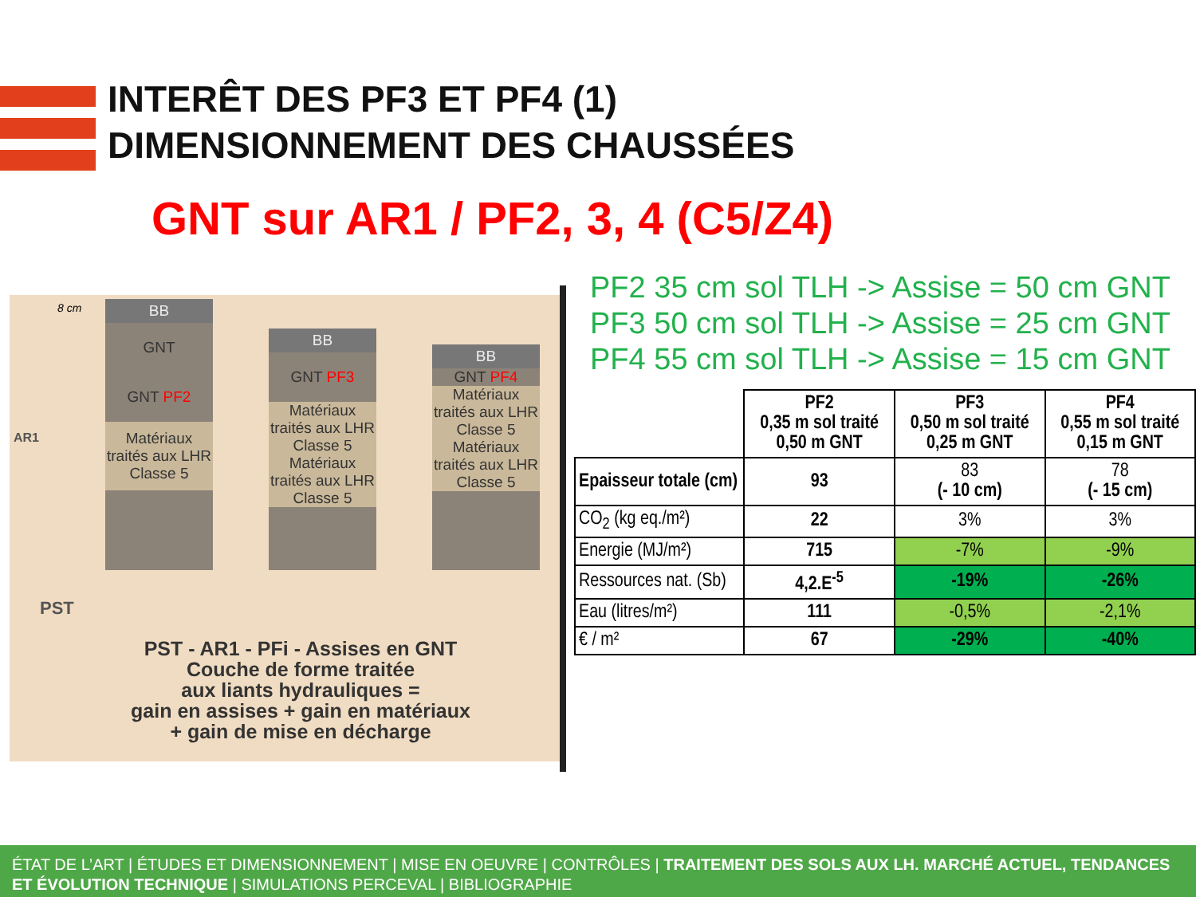INTERÊT DES PF3 ET PF4 (1)
DIMENSIONNEMENT DES CHAUSSÉES
GNT sur AR1 / PF2, 3, 4 (C5/Z4)
BB
GNT
GNT PF2
Matériaux traités aux LHR Classe 5
BB
GNT PF3
Matériaux traités aux LHR Classe 5
Matériaux traités aux LHR Classe 5
BB
GNT PF4
Matériaux traités aux LHR Classe 5
Matériaux traités aux LHR Classe 5
AR1
PST
8 cm
PST - AR1 - PFi - Assises en GNT
Couche de forme traitée
aux liants hydrauliques =
gain en assises + gain en matériaux
+ gain de mise en décharge
PF2 35 cm sol TLH -> Assise = 50 cm GNT
PF3 50 cm sol TLH -> Assise = 25 cm GNT
PF4 55 cm sol TLH -> Assise = 15 cm GNT
| | PF2 0,35 m sol traité 0,50 m GNT | PF3 0,50 m sol traité 0,25 m GNT | PF4 0,55 m sol traité 0,15 m GNT |
| Epaisseur totale (cm) | 93 | 83 (- 10 cm) | 78 (- 15 cm) |
| CO<sub>2</sub> (kg eq./m²) | 22 | 3% | 3% |
| Energie (MJ/m²) | 715 | -7% | -9% |
| Ressources nat. (Sb) | 4,2.E<sup>-5</sup> | -19% | -26% |
| Eau (litres/m²) | 111 | -0,5% | -2,1% |
| € / m² | 67 | -29% | -40% |
ÉTAT DE L’ART | ÉTUDES ET DIMENSIONNEMENT | MISE EN OEUVRE | CONTRÔLES | TRAITEMENT DES SOLS AUX LH. MARCHÉ ACTUEL, TENDANCES ET ÉVOLUTION TECHNIQUE | SIMULATIONS PERCEVAL | BIBLIOGRAPHIE